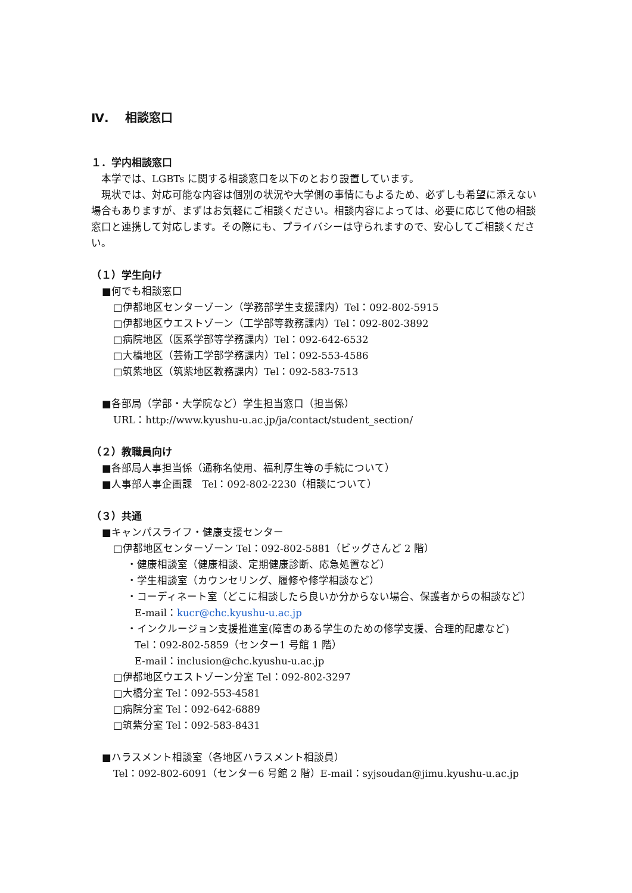Ⅳ.　 相談窓口
１．学内相談窓口
　本学では、LGBTs に関する相談窓口を以下のとおり設置しています。
　現状では、対応可能な内容は個別の状況や大学側の事情にもよるため、必ずしも希望に添えない場合もありますが、まずはお気軽にご相談ください。相談内容によっては、必要に応じて他の相談窓口と連携して対応します。その際にも、プライバシーは守られますので、安心してご相談ください。
（１）学生向け
■何でも相談窓口
□伊都地区センターゾーン（学務部学生支援課内）Tel：092-802-5915
□伊都地区ウエストゾーン（工学部等教務課内）Tel：092-802-3892
□病院地区（医系学部等学務課内）Tel：092-642-6532
□大橋地区（芸術工学部学務課内）Tel：092-553-4586
□筑紫地区（筑紫地区教務課内）Tel：092-583-7513
■各部局（学部・大学院など）学生担当窓口（担当係）
URL：http://www.kyushu-u.ac.jp/ja/contact/student_section/
（２）教職員向け
■各部局人事担当係（通称名使用、福利厚生等の手続について）
■人事部人事企画課　Tel：092-802-2230（相談について）
（３）共通
■キャンパスライフ・健康支援センター
□伊都地区センターゾーン Tel：092-802-5881（ビッグさんど 2 階）
・健康相談室（健康相談、定期健康診断、応急処置など）
・学生相談室（カウンセリング、履修や修学相談など）
・コーディネート室（どこに相談したら良いか分からない場合、保護者からの相談など）
E-mail：kucr@chc.kyushu-u.ac.jp
・インクルージョン支援推進室(障害のある学生のための修学支援、合理的配慮など)
Tel：092-802-5859（センター1 号館 1 階）
E-mail：inclusion@chc.kyushu-u.ac.jp
□伊都地区ウエストゾーン分室 Tel：092-802-3297
□大橋分室 Tel：092-553-4581
□病院分室 Tel：092-642-6889
□筑紫分室 Tel：092-583-8431
■ハラスメント相談室（各地区ハラスメント相談員）
Tel：092-802-6091（センター6 号館 2 階）E-mail：syjsoudan@jimu.kyushu-u.ac.jp